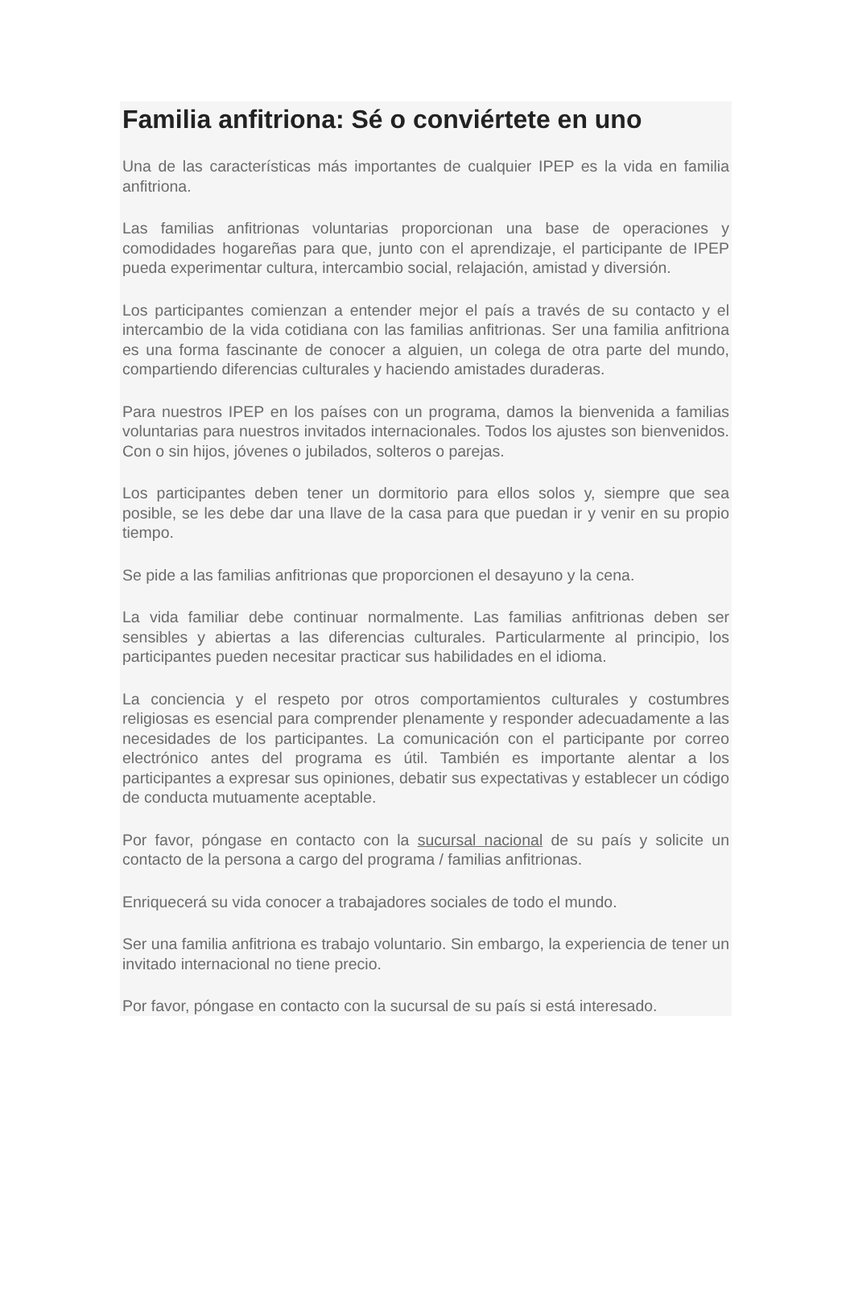Familia anfitriona: Sé o conviértete en uno
Una de las características más importantes de cualquier IPEP es la vida en familia anfitriona.
Las familias anfitrionas voluntarias proporcionan una base de operaciones y comodidades hogareñas para que, junto con el aprendizaje, el participante de IPEP pueda experimentar cultura, intercambio social, relajación, amistad y diversión.
Los participantes comienzan a entender mejor el país a través de su contacto y el intercambio de la vida cotidiana con las familias anfitrionas. Ser una familia anfitriona es una forma fascinante de conocer a alguien, un colega de otra parte del mundo, compartiendo diferencias culturales y haciendo amistades duraderas.
Para nuestros IPEP en los países con un programa, damos la bienvenida a familias voluntarias para nuestros invitados internacionales. Todos los ajustes son bienvenidos. Con o sin hijos, jóvenes o jubilados, solteros o parejas.
Los participantes deben tener un dormitorio para ellos solos y, siempre que sea posible, se les debe dar una llave de la casa para que puedan ir y venir en su propio tiempo.
Se pide a las familias anfitrionas que proporcionen el desayuno y la cena.
La vida familiar debe continuar normalmente. Las familias anfitrionas deben ser sensibles y abiertas a las diferencias culturales. Particularmente al principio, los participantes pueden necesitar practicar sus habilidades en el idioma.
La conciencia y el respeto por otros comportamientos culturales y costumbres religiosas es esencial para comprender plenamente y responder adecuadamente a las necesidades de los participantes. La comunicación con el participante por correo electrónico antes del programa es útil. También es importante alentar a los participantes a expresar sus opiniones, debatir sus expectativas y establecer un código de conducta mutuamente aceptable.
Por favor, póngase en contacto con la sucursal nacional de su país y solicite un contacto de la persona a cargo del programa / familias anfitrionas.
Enriquecerá su vida conocer a trabajadores sociales de todo el mundo.
Ser una familia anfitriona es trabajo voluntario. Sin embargo, la experiencia de tener un invitado internacional no tiene precio.
Por favor, póngase en contacto con la sucursal de su país si está interesado.